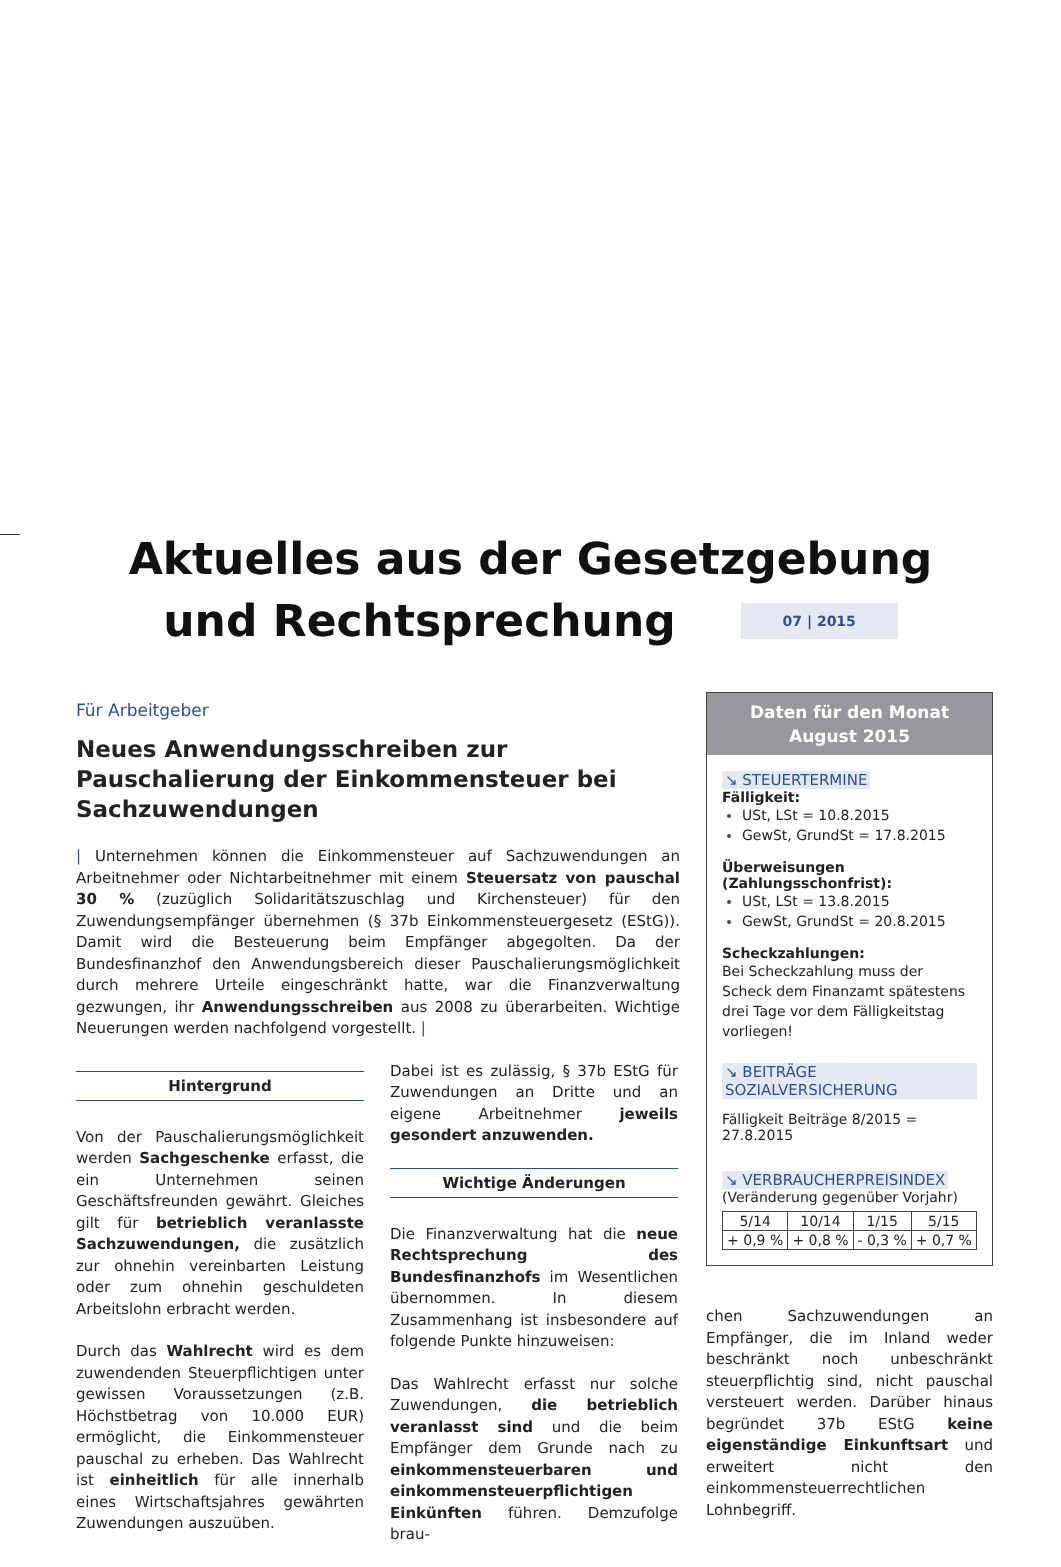Aktuelles aus der Gesetzgebung
und Rechtsprechung
07 | 2015
Für Arbeitgeber
Neues Anwendungsschreiben zur Pauschalierung der Einkommensteuer bei Sachzuwendungen
| Unternehmen können die Einkommensteuer auf Sachzuwendungen an Arbeitnehmer oder Nichtarbeitnehmer mit einem Steuersatz von pauschal 30 % (zuzüglich Solidaritätszuschlag und Kirchensteuer) für den Zuwendungsempfänger übernehmen (§ 37b Einkommensteuergesetz (EStG)). Damit wird die Besteuerung beim Empfänger abgegolten. Da der Bundesfinanzhof den Anwendungsbereich dieser Pauschalierungsmöglichkeit durch mehrere Urteile eingeschränkt hatte, war die Finanzverwaltung gezwungen, ihr Anwendungsschreiben aus 2008 zu überarbeiten. Wichtige Neuerungen werden nachfolgend vorgestellt. |
Hintergrund
Von der Pauschalierungsmöglichkeit werden Sachgeschenke erfasst, die ein Unternehmen seinen Geschäftsfreunden gewährt. Gleiches gilt für betrieblich veranlasste Sachzuwendungen, die zusätzlich zur ohnehin vereinbarten Leistung oder zum ohnehin geschuldeten Arbeitslohn erbracht werden.
Durch das Wahlrecht wird es dem zuwendenden Steuerpflichtigen unter gewissen Voraussetzungen (z.B. Höchstbetrag von 10.000 EUR) ermöglicht, die Einkommensteuer pauschal zu erheben. Das Wahlrecht ist einheitlich für alle innerhalb eines Wirtschaftsjahres gewährten Zuwendungen auszuüben.
Dabei ist es zulässig, § 37b EStG für Zuwendungen an Dritte und an eigene Arbeitnehmer jeweils gesondert anzuwenden.
Wichtige Änderungen
Die Finanzverwaltung hat die neue Rechtsprechung des Bundesfinanzhofs im Wesentlichen übernommen. In diesem Zusammenhang ist insbesondere auf folgende Punkte hinzuweisen:
Das Wahlrecht erfasst nur solche Zuwendungen, die betrieblich veranlasst sind und die beim Empfänger dem Grunde nach zu einkommensteuerbaren und einkommensteuerpflichtigen Einkünften führen. Demzufolge brau-
Daten für den Monat
August 2015
↘ STEUERTERMINE
Fälligkeit:
USt, LSt = 10.8.2015
GewSt, GrundSt = 17.8.2015
Überweisungen (Zahlungsschonfrist):
USt, LSt = 13.8.2015
GewSt, GrundSt = 20.8.2015
Scheckzahlungen:
Bei Scheckzahlung muss der Scheck dem Finanzamt spätestens drei Tage vor dem Fälligkeitstag vorliegen!
↘ BEITRÄGE SOZIALVERSICHERUNG
Fälligkeit Beiträge 8/2015 = 27.8.2015
↘ VERBRAUCHERPREISINDEX
(Veränderung gegenüber Vorjahr)
| 5/14 | 10/14 | 1/15 | 5/15 |
| + 0,9 % | + 0,8 % | - 0,3 % | + 0,7 % |
chen Sachzuwendungen an Empfänger, die im Inland weder beschränkt noch unbeschränkt steuerpflichtig sind, nicht pauschal versteuert werden. Darüber hinaus begründet 37b EStG keine eigenständige Einkunftsart und erweitert nicht den einkommensteuerrechtlichen Lohnbegriff.